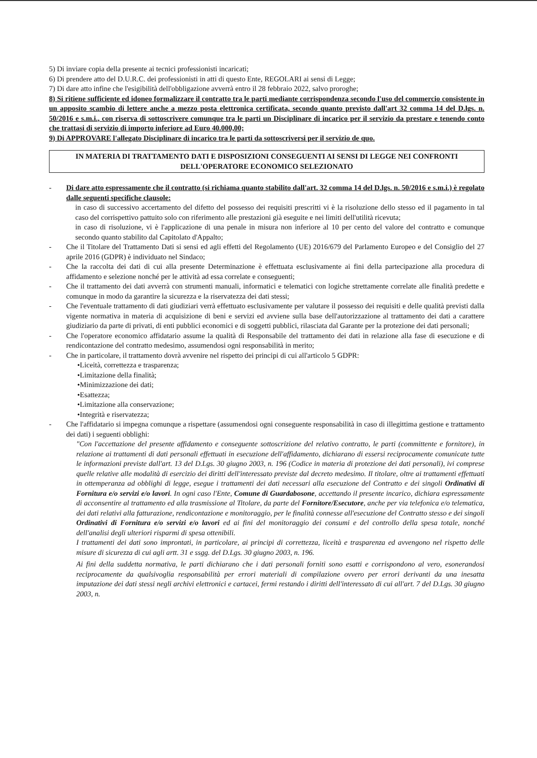5) Di inviare copia della presente ai tecnici professionisti incaricati;
6) Di prendere atto del D.U.R.C. dei professionisti in atti di questo Ente, REGOLARI ai sensi di Legge;
7) Di dare atto infine che l'esigibilità dell'obbligazione avverrà entro il 28 febbraio 2022, salvo proroghe;
8) Si ritiene sufficiente ed idoneo formalizzare il contratto tra le parti mediante corrispondenza secondo l'uso del commercio consistente in un apposito scambio di lettere anche a mezzo posta elettronica certificata, secondo quanto previsto dall'art 32 comma 14 del D.lgs. n. 50/2016 e s.m.i., con riserva di sottoscrivere comunque tra le parti un Disciplinare di incarico per il servizio da prestare e tenendo conto che trattasi di servizio di importo inferiore ad Euro 40.000,00;
9) Di APPROVARE l'allegato Disciplinare di incarico tra le parti da sottoscriversi per il servizio de quo.
IN MATERIA DI TRATTAMENTO DATI E DISPOSIZIONI CONSEGUENTI AI SENSI DI LEGGE NEI CONFRONTI DELL'OPERATORE ECONOMICO SELEZIONATO
- Di dare atto espressamente che il contratto (si richiama quanto stabilito dall'art. 32 comma 14 del D.lgs. n. 50/2016 e s.m.i.) è regolato dalle seguenti specifiche clausole:
in caso di successivo accertamento del difetto del possesso dei requisiti prescritti vi è la risoluzione dello stesso ed il pagamento in tal caso del corrispettivo pattuito solo con riferimento alle prestazioni già eseguite e nei limiti dell'utilità ricevuta;
in caso di risoluzione, vi è l'applicazione di una penale in misura non inferiore al 10 per cento del valore del contratto e comunque secondo quanto stabilito dal Capitolato d'Appalto;
- Che il Titolare del Trattamento Dati si sensi ed agli effetti del Regolamento (UE) 2016/679 del Parlamento Europeo e del Consiglio del 27 aprile 2016 (GDPR) è individuato nel Sindaco;
- Che la raccolta dei dati di cui alla presente Determinazione è effettuata esclusivamente ai fini della partecipazione alla procedura di affidamento e selezione nonché per le attività ad essa correlate e conseguenti;
- Che il trattamento dei dati avverrà con strumenti manuali, informatici e telematici con logiche strettamente correlate alle finalità predette e comunque in modo da garantire la sicurezza e la riservatezza dei dati stessi;
- Che l'eventuale trattamento di dati giudiziari verrà effettuato esclusivamente per valutare il possesso dei requisiti e delle qualità previsti dalla vigente normativa in materia di acquisizione di beni e servizi ed avviene sulla base dell'autorizzazione al trattamento dei dati a carattere giudiziario da parte di privati, di enti pubblici economici e di soggetti pubblici, rilasciata dal Garante per la protezione dei dati personali;
- Che l'operatore economico affidatario assume la qualità di Responsabile del trattamento dei dati in relazione alla fase di esecuzione e di rendicontazione del contratto medesimo, assumendosi ogni responsabilità in merito;
- Che in particolare, il trattamento dovrà avvenire nel rispetto dei principi di cui all'articolo 5 GDPR:
•Liceità, correttezza e trasparenza;
•Limitazione della finalità;
•Minimizzazione dei dati;
•Esattezza;
•Limitazione alla conservazione;
•Integrità e riservatezza;
- Che l'affidatario si impegna comunque a rispettare (assumendosi ogni conseguente responsabilità in caso di illegittima gestione e trattamento dei dati) i seguenti obblighi:
"Con l'accettazione del presente affidamento e conseguente sottoscrizione del relativo contratto, le parti (committente e fornitore), in relazione ai trattamenti di dati personali effettuati in esecuzione dell'affidamento, dichiarano di essersi reciprocamente comunicate tutte le informazioni previste dall'art. 13 del D.Lgs. 30 giugno 2003, n. 196 (Codice in materia di protezione dei dati personali), ivi comprese quelle relative alle modalità di esercizio dei diritti dell'interessato previste dal decreto medesimo. Il titolare, oltre ai trattamenti effettuati in ottemperanza ad obblighi di legge, esegue i trattamenti dei dati necessari alla esecuzione del Contratto e dei singoli Ordinativi di Fornitura e/o servizi e/o lavori. In ogni caso l'Ente, Comune di Guardabosone, accettando il presente incarico, dichiara espressamente di acconsentire al trattamento ed alla trasmissione al Titolare, da parte del Fornitore/Esecutore, anche per via telefonica e/o telematica, dei dati relativi alla fatturazione, rendicontazione e monitoraggio, per le finalità connesse all'esecuzione del Contratto stesso e dei singoli Ordinativi di Fornitura e/o servizi e/o lavori ed ai fini del monitoraggio dei consumi e del controllo della spesa totale, nonché dell'analisi degli ulteriori risparmi di spesa ottenibili.
I trattamenti dei dati sono improntati, in particolare, ai principi di correttezza, liceità e trasparenza ed avvengono nel rispetto delle misure di sicurezza di cui agli artt. 31 e ssgg. del D.Lgs. 30 giugno 2003, n. 196.
Ai fini della suddetta normativa, le parti dichiarano che i dati personali forniti sono esatti e corrispondono al vero, esonerandosi reciprocamente da qualsivoglia responsabilità per errori materiali di compilazione ovvero per errori derivanti da una inesatta imputazione dei dati stessi negli archivi elettronici e cartacei, fermi restando i diritti dell'interessato di cui all'art. 7 del D.Lgs. 30 giugno 2003, n.